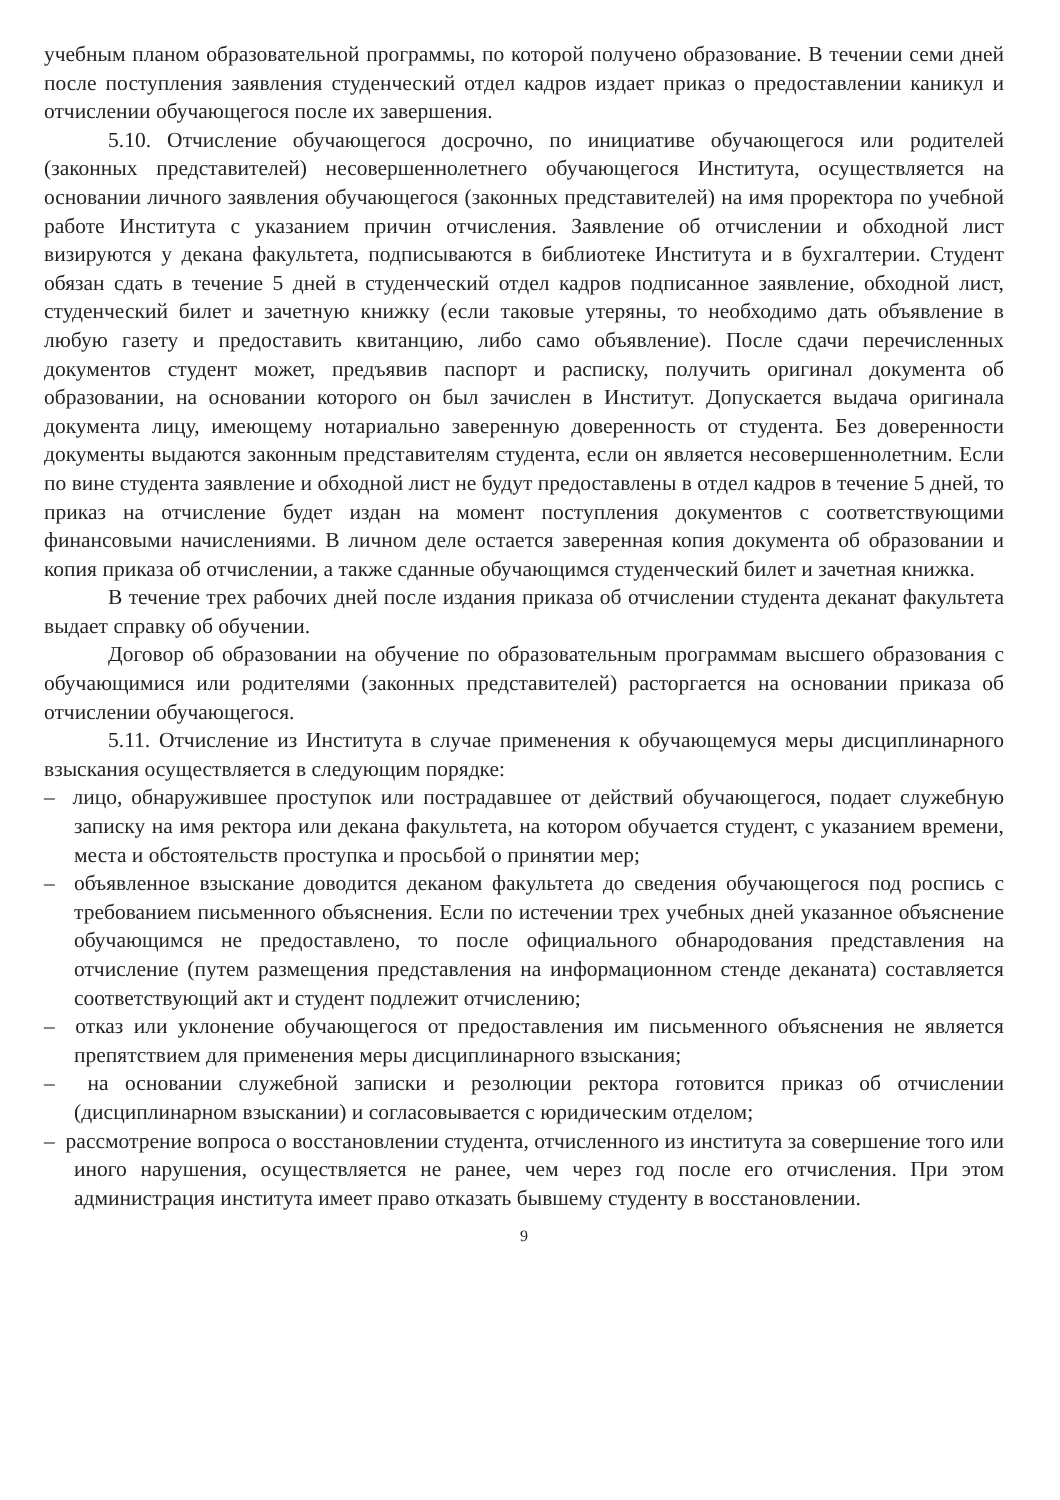учебным планом образовательной программы, по которой получено образование. В течении семи дней после поступления заявления студенческий отдел кадров издает приказ о предоставлении каникул и отчислении обучающегося после их завершения.
5.10. Отчисление обучающегося досрочно, по инициативе обучающегося или родителей (законных представителей) несовершеннолетнего обучающегося Института, осуществляется на основании личного заявления обучающегося (законных представителей) на имя проректора по учебной работе Института с указанием причин отчисления. Заявление об отчислении и обходной лист визируются у декана факультета, подписываются в библиотеке Института и в бухгалтерии. Студент обязан сдать в течение 5 дней в студенческий отдел кадров подписанное заявление, обходной лист, студенческий билет и зачетную книжку (если таковые утеряны, то необходимо дать объявление в любую газету и предоставить квитанцию, либо само объявление). После сдачи перечисленных документов студент может, предъявив паспорт и расписку, получить оригинал документа об образовании, на основании которого он был зачислен в Институт. Допускается выдача оригинала документа лицу, имеющему нотариально заверенную доверенность от студента. Без доверенности документы выдаются законным представителям студента, если он является несовершеннолетним. Если по вине студента заявление и обходной лист не будут предоставлены в отдел кадров в течение 5 дней, то приказ на отчисление будет издан на момент поступления документов с соответствующими финансовыми начислениями. В личном деле остается заверенная копия документа об образовании и копия приказа об отчислении, а также сданные обучающимся студенческий билет и зачетная книжка.
В течение трех рабочих дней после издания приказа об отчислении студента деканат факультета выдает справку об обучении.
Договор об образовании на обучение по образовательным программам высшего образования с обучающимися или родителями (законных представителей) расторгается на основании приказа об отчислении обучающегося.
5.11. Отчисление из Института в случае применения к обучающемуся меры дисциплинарного взыскания осуществляется в следующим порядке:
– лицо, обнаружившее проступок или пострадавшее от действий обучающегося, подает служебную записку на имя ректора или декана факультета, на котором обучается студент, с указанием времени, места и обстоятельств проступка и просьбой о принятии мер;
– объявленное взыскание доводится деканом факультета до сведения обучающегося под роспись с требованием письменного объяснения. Если по истечении трех учебных дней указанное объяснение обучающимся не предоставлено, то после официального обнародования представления на отчисление (путем размещения представления на информационном стенде деканата) составляется соответствующий акт и студент подлежит отчислению;
– отказ или уклонение обучающегося от предоставления им письменного объяснения не является препятствием для применения меры дисциплинарного взыскания;
– на основании служебной записки и резолюции ректора готовится приказ об отчислении (дисциплинарном взыскании) и согласовывается с юридическим отделом;
– рассмотрение вопроса о восстановлении студента, отчисленного из института за совершение того или иного нарушения, осуществляется не ранее, чем через год после его отчисления. При этом администрация института имеет право отказать бывшему студенту в восстановлении.
9